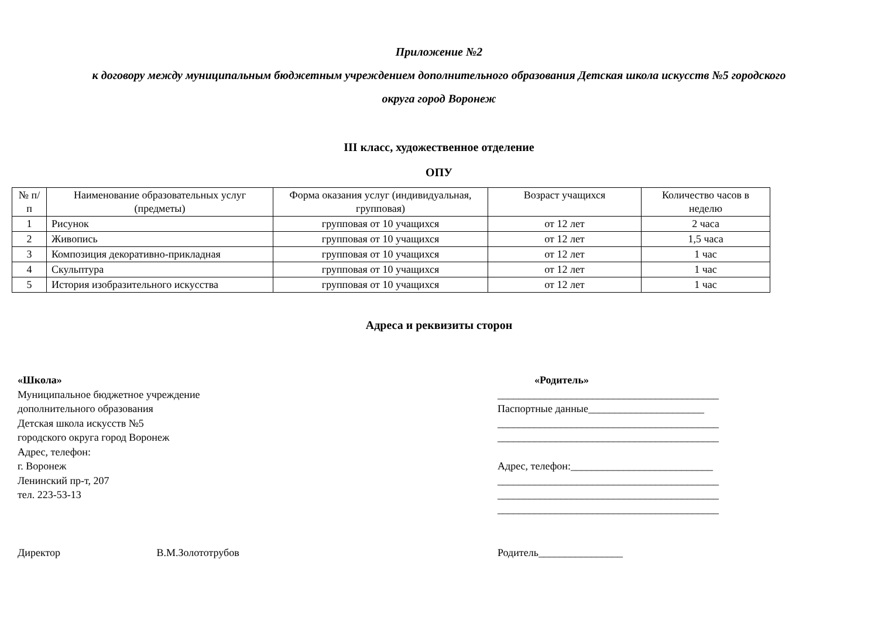Приложение №2
к договору между муниципальным бюджетным учреждением дополнительного образования Детская школа искусств №5 городского
округа город Воронеж
III класс, художественное отделение
ОПУ
| № п/п | Наименование образовательных услуг (предметы) | Форма оказания услуг (индивидуальная, групповая) | Возраст учащихся | Количество часов в неделю |
| --- | --- | --- | --- | --- |
| 1 | Рисунок | групповая от 10 учащихся | от 12 лет | 2 часа |
| 2 | Живопись | групповая от 10 учащихся | от 12 лет | 1,5 часа |
| 3 | Композиция декоративно-прикладная | групповая от 10 учащихся | от 12 лет | 1 час |
| 4 | Скульптура | групповая от 10 учащихся | от 12 лет | 1 час |
| 5 | История изобразительного искусства | групповая от 10 учащихся | от 12 лет | 1 час |
Адреса и реквизиты сторон
«Школа»
Муниципальное бюджетное учреждение
дополнительного образования
Детская школа искусств №5
городского округа город Воронеж
Адрес, телефон:
г. Воронеж
Ленинский пр-т, 207
тел. 223-53-13
«Родитель»
__________________________________________
Паспортные данные______________________
__________________________________________
__________________________________________
Адрес, телефон:___________________________
__________________________________________
__________________________________________
__________________________________________
Директор В.М.Золототрубов Родитель________________